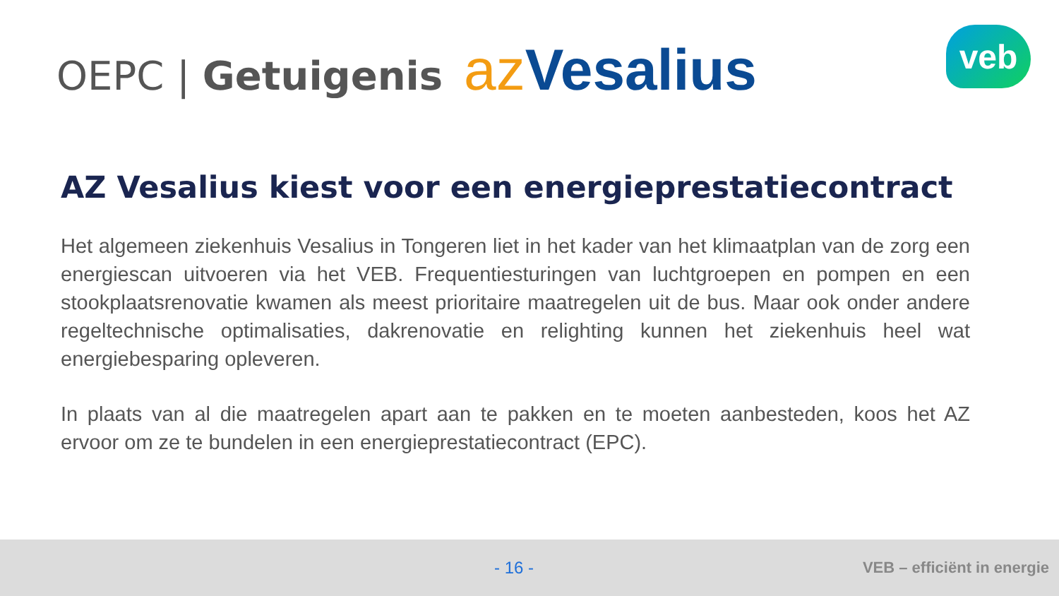OEPC | Getuigenis az Vesalius
veb
AZ Vesalius kiest voor een energieprestatiecontract
Het algemeen ziekenhuis Vesalius in Tongeren liet in het kader van het klimaatplan van de zorg een energiescan uitvoeren via het VEB. Frequentiesturingen van luchtgroepen en pompen en een stookplaatsrenovatie kwamen als meest prioritaire maatregelen uit de bus. Maar ook onder andere regeltechnische optimalisaties, dakrenovatie en relighting kunnen het ziekenhuis heel wat energiebesparing opleveren.
In plaats van al die maatregelen apart aan te pakken en te moeten aanbesteden, koos het AZ ervoor om ze te bundelen in een energieprestatiecontract (EPC).
- 16 - VEB – efficiënt in energie